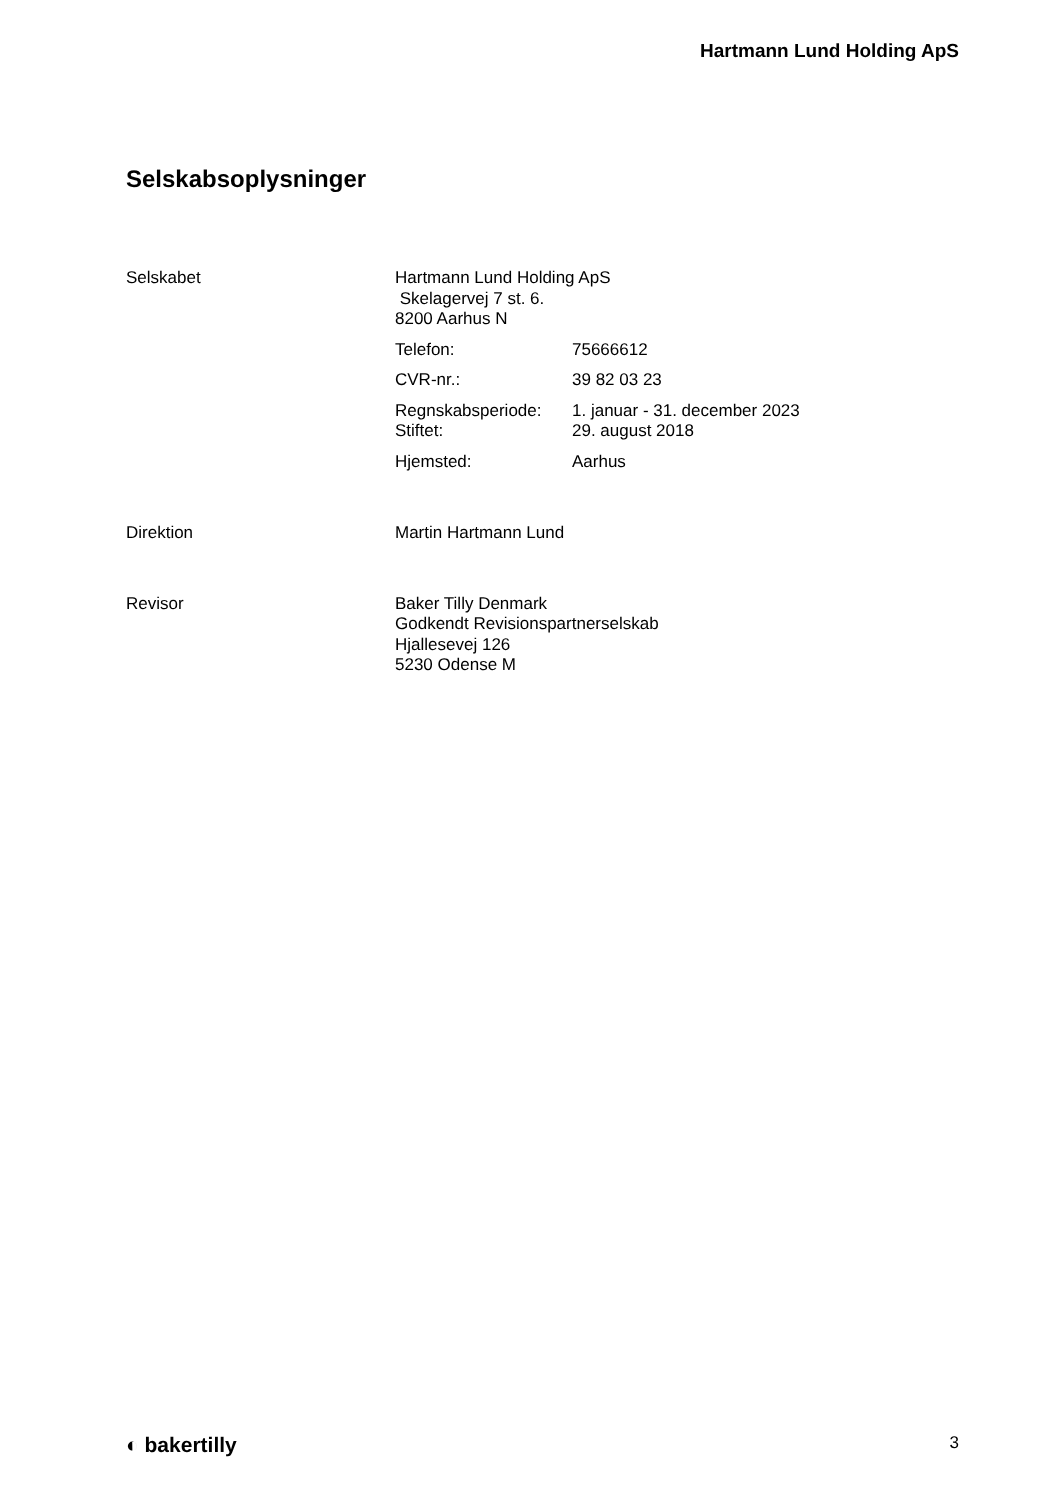Hartmann Lund Holding ApS
Selskabsoplysninger
Selskabet Hartmann Lund Holding ApS
Skelagervej 7 st. 6.
8200 Aarhus N
Telefon: 75666612
CVR-nr.: 39 82 03 23
Regnskabsperiode:
Stiftet:
1. januar - 31. december 2023
29. august 2018
Hjemsted: Aarhus
Direktion Martin Hartmann Lund
Revisor Baker Tilly Denmark
Godkendt Revisionspartnerselskab
Hjallesevej 126
5230 Odense M
◐ bakertilly 3